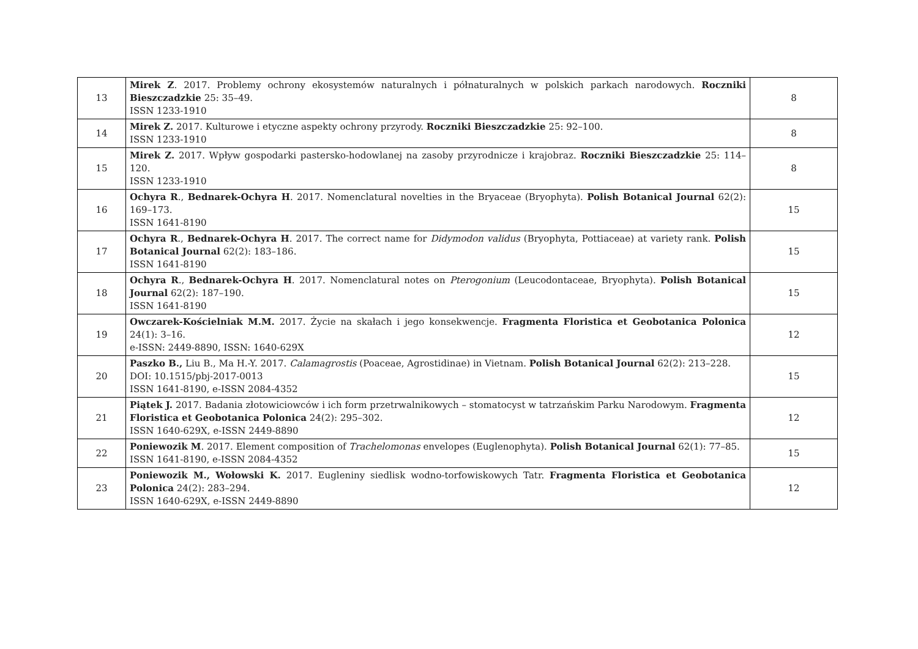| 13 | Mirek Z . 2017. Problemy ochrony ekosystemów naturalnych i półnaturalnych w polskich parkach narodowych. Roczniki Bieszczadzkie 25: 35–49. ISSN 1233-1910 | 8 |
| 14 | Mirek Z. 2017. Kulturowe i etyczne aspekty ochrony przyrody. Roczniki Bieszczadzkie 25: 92–100. ISSN 1233-1910 | 8 |
| 15 | Mirek Z. 2017. Wpływ gospodarki pastersko-hodowlanej na zasoby przyrodnicze i krajobraz. Roczniki Bieszczadzkie 25: 114–120. ISSN 1233-1910 | 8 |
| 16 | Ochyra R ., Bednarek-Ochyra H . 2017. Nomenclatural novelties in the Bryaceae (Bryophyta). Polish Botanical Journal 62(2): 169–173. ISSN 1641-8190 | 15 |
| 17 | Ochyra R ., Bednarek-Ochyra H . 2017. The correct name for Didymodon validus (Bryophyta, Pottiaceae) at variety rank. Polish Botanical Journal 62(2): 183–186. ISSN 1641-8190 | 15 |
| 18 | Ochyra R ., Bednarek-Ochyra H . 2017. Nomenclatural notes on Pterogonium (Leucodontaceae, Bryophyta). Polish Botanical Journal 62(2): 187–190. ISSN 1641-8190 | 15 |
| 19 | Owczarek-Kościelniak M.M. 2017. Życie na skałach i jego konsekwencje. Fragmenta Floristica et Geobotanica Polonica 24(1): 3–16. e-ISSN: 2449-8890, ISSN: 1640-629X | 12 |
| 20 | Paszko B., Liu B., Ma H.-Y. 2017. Calamagrostis (Poaceae, Agrostidinae) in Vietnam. Polish Botanical Journal 62(2): 213–228. DOI: 10.1515/pbj-2017-0013 ISSN 1641-8190, e-ISSN 2084-4352 | 15 |
| 21 | Piątek J. 2017. Badania złotowiciowców i ich form przetrwalnikowych – stomatocyst w tatrzańskim Parku Narodowym. Fragmenta Floristica et Geobotanica Polonica 24(2): 295–302. ISSN 1640-629X, e-ISSN 2449-8890 | 12 |
| 22 | Poniewozik M . 2017. Element composition of Trachelomonas envelopes (Euglenophyta). Polish Botanical Journal 62(1): 77–85. ISSN 1641-8190, e-ISSN 2084-4352 | 15 |
| 23 | Poniewozik M., Wołowski K. 2017. Eugleniny siedlisk wodno-torfowiskowych Tatr. Fragmenta Floristica et Geobotanica Polonica 24(2): 283–294. ISSN 1640-629X, e-ISSN 2449-8890 | 12 |